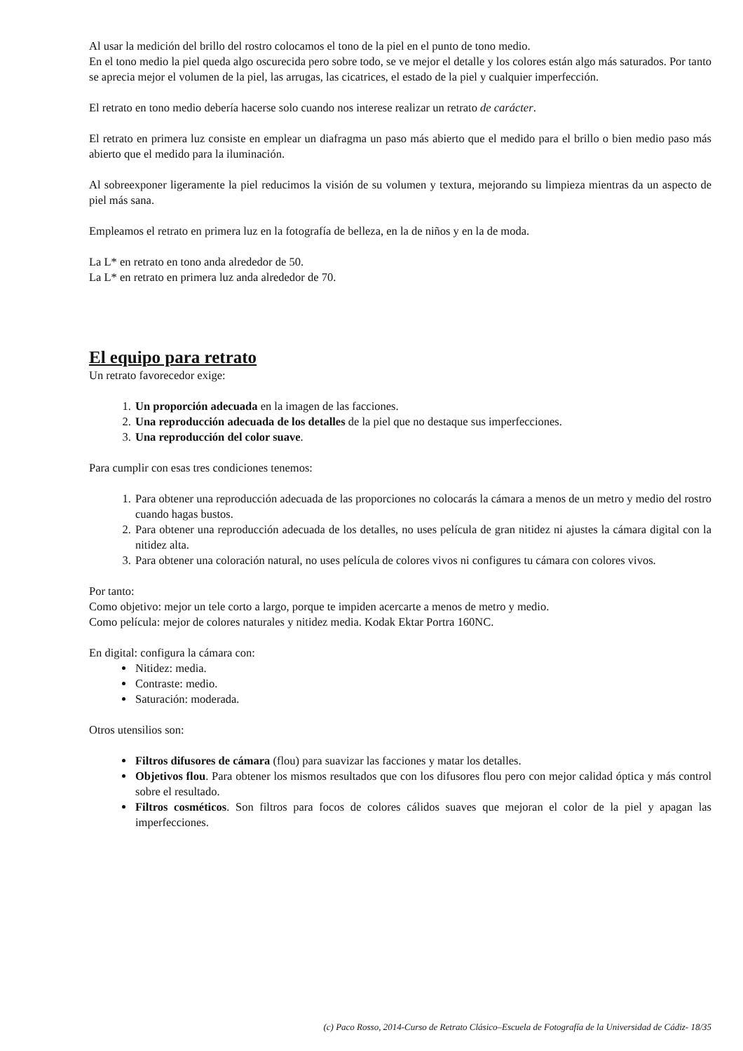Al usar la medición del brillo del rostro colocamos el tono de la piel en el punto de tono medio.
En el tono medio la piel queda algo oscurecida pero sobre todo, se ve mejor el detalle y los colores están algo más saturados. Por tanto se aprecia mejor el volumen de la piel, las arrugas, las cicatrices, el estado de la piel y cualquier imperfección.
El retrato en tono medio debería hacerse solo cuando nos interese realizar un retrato de carácter.
El retrato en primera luz consiste en emplear un diafragma un paso más abierto que el medido para el brillo o bien medio paso más abierto que el medido para la iluminación.
Al sobreexponer ligeramente la piel reducimos la visión de su volumen y textura, mejorando su limpieza mientras da un aspecto de piel más sana.
Empleamos el retrato en primera luz en la fotografía de belleza, en la de niños y en la de moda.
La L* en retrato en tono anda alrededor de 50.
La L* en retrato en primera luz anda alrededor de 70.
El equipo para retrato
Un retrato favorecedor exige:
1. Un proporción adecuada en la imagen de las facciones.
2. Una reproducción adecuada de los detalles de la piel que no destaque sus imperfecciones.
3. Una reproducción del color suave.
Para cumplir con esas tres condiciones tenemos:
1. Para obtener una reproducción adecuada de las proporciones no colocarás la cámara a menos de un metro y medio del rostro cuando hagas bustos.
2. Para obtener una reproducción adecuada de los detalles, no uses película de gran nitidez ni ajustes la cámara digital con la nitidez alta.
3. Para obtener una coloración natural, no uses película de colores vivos ni configures tu cámara con colores vivos.
Por tanto:
Como objetivo: mejor un tele corto a largo, porque te impiden acercarte a menos de metro y medio.
Como película: mejor de colores naturales y nitidez media. Kodak Ektar Portra 160NC.
En digital: configura la cámara con:
Nitidez: media.
Contraste: medio.
Saturación: moderada.
Otros utensilios son:
Filtros difusores de cámara (flou) para suavizar las facciones y matar los detalles.
Objetivos flou. Para obtener los mismos resultados que con los difusores flou pero con mejor calidad óptica y más control sobre el resultado.
Filtros cosméticos. Son filtros para focos de colores cálidos suaves que mejoran el color de la piel y apagan las imperfecciones.
(c) Paco Rosso, 2014-Curso de Retrato Clásico–Escuela de Fotografía de la Universidad de Cádiz- 18/35